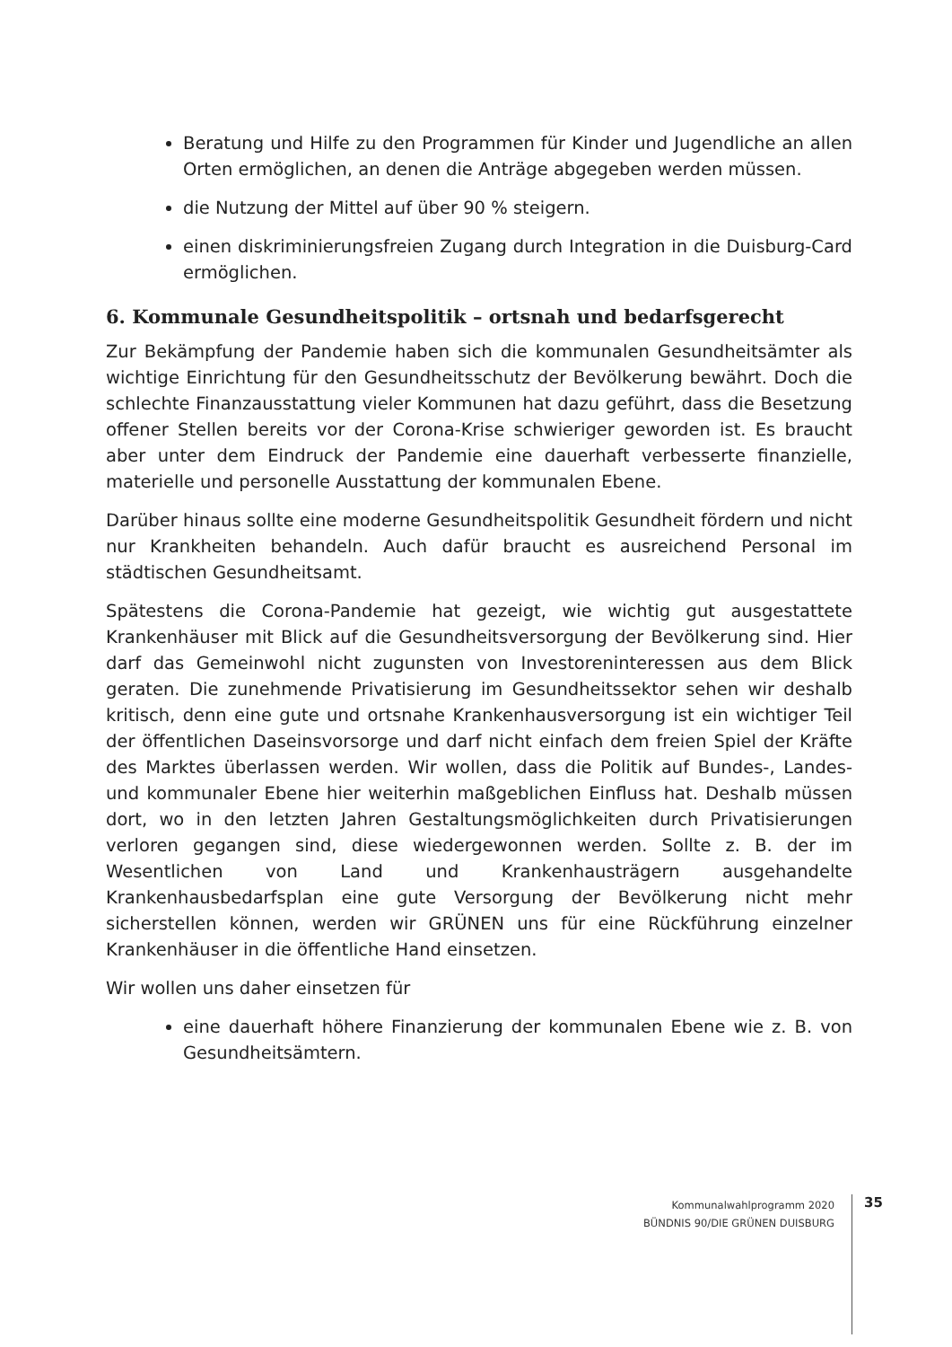Beratung und Hilfe zu den Programmen für Kinder und Jugendliche an allen Orten ermöglichen, an denen die Anträge abgegeben werden müssen.
die Nutzung der Mittel auf über 90 % steigern.
einen diskriminierungsfreien Zugang durch Integration in die Duisburg-Card ermöglichen.
6. Kommunale Gesundheitspolitik – ortsnah und bedarfsgerecht
Zur Bekämpfung der Pandemie haben sich die kommunalen Gesundheitsämter als wichtige Einrichtung für den Gesundheitsschutz der Bevölkerung bewährt. Doch die schlechte Finanzausstattung vieler Kommunen hat dazu geführt, dass die Besetzung offener Stellen bereits vor der Corona-Krise schwieriger geworden ist. Es braucht aber unter dem Eindruck der Pandemie eine dauerhaft verbesserte finanzielle, materielle und personelle Ausstattung der kommunalen Ebene.
Darüber hinaus sollte eine moderne Gesundheitspolitik Gesundheit fördern und nicht nur Krankheiten behandeln. Auch dafür braucht es ausreichend Personal im städtischen Gesundheitsamt.
Spätestens die Corona-Pandemie hat gezeigt, wie wichtig gut ausgestattete Krankenhäuser mit Blick auf die Gesundheitsversorgung der Bevölkerung sind. Hier darf das Gemeinwohl nicht zugunsten von Investoreninteressen aus dem Blick geraten. Die zunehmende Privatisierung im Gesundheitssektor sehen wir deshalb kritisch, denn eine gute und ortsnahe Krankenhausversorgung ist ein wichtiger Teil der öffentlichen Daseinsvorsorge und darf nicht einfach dem freien Spiel der Kräfte des Marktes überlassen werden. Wir wollen, dass die Politik auf Bundes-, Landes- und kommunaler Ebene hier weiterhin maßgeblichen Einfluss hat. Deshalb müssen dort, wo in den letzten Jahren Gestaltungsmöglichkeiten durch Privatisierungen verloren gegangen sind, diese wiedergewonnen werden. Sollte z. B. der im Wesentlichen von Land und Krankenhausträgern ausgehandelte Krankenhausbedarfsplan eine gute Versorgung der Bevölkerung nicht mehr sicherstellen können, werden wir GRÜNEN uns für eine Rückführung einzelner Krankenhäuser in die öffentliche Hand einsetzen.
Wir wollen uns daher einsetzen für
eine dauerhaft höhere Finanzierung der kommunalen Ebene wie z. B. von Gesundheitsämtern.
Kommunalwahlprogramm 2020
BÜNDNIS 90/DIE GRÜNEN DUISBURG
35